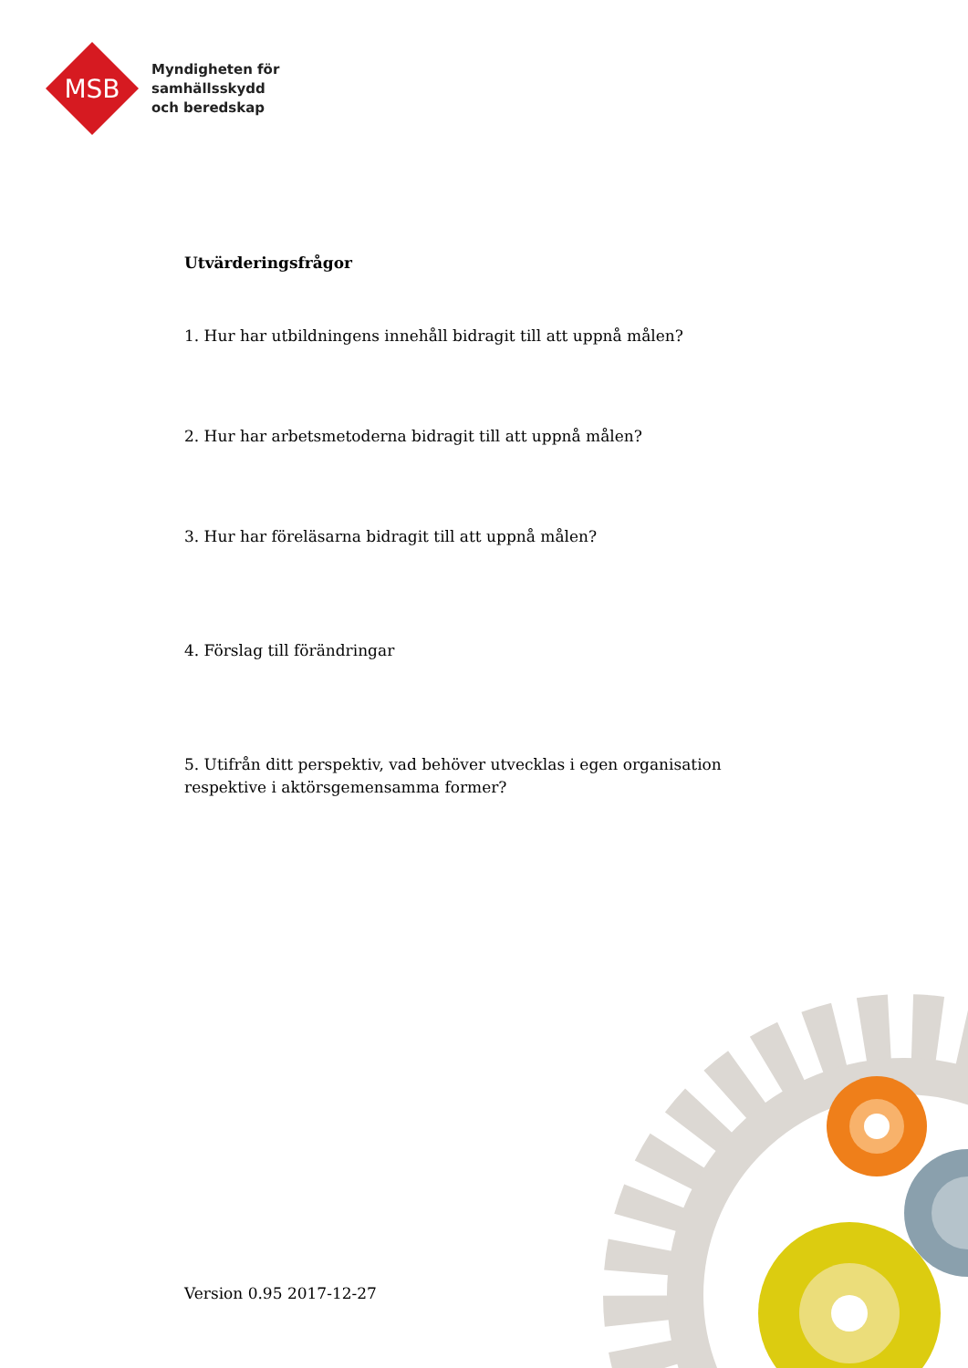MSB
Myndigheten för
samhällsskydd
och beredskap
Utvärderingsfrågor
1. Hur har utbildningens innehåll bidragit till att uppnå målen?
2. Hur har arbetsmetoderna bidragit till att uppnå målen?
3. Hur har föreläsarna bidragit till att uppnå målen?
4. Förslag till förändringar
5. Utifrån ditt perspektiv, vad behöver utvecklas i egen organisation respektive i aktörsgemensamma former?
Version 0.95 2017-12-27